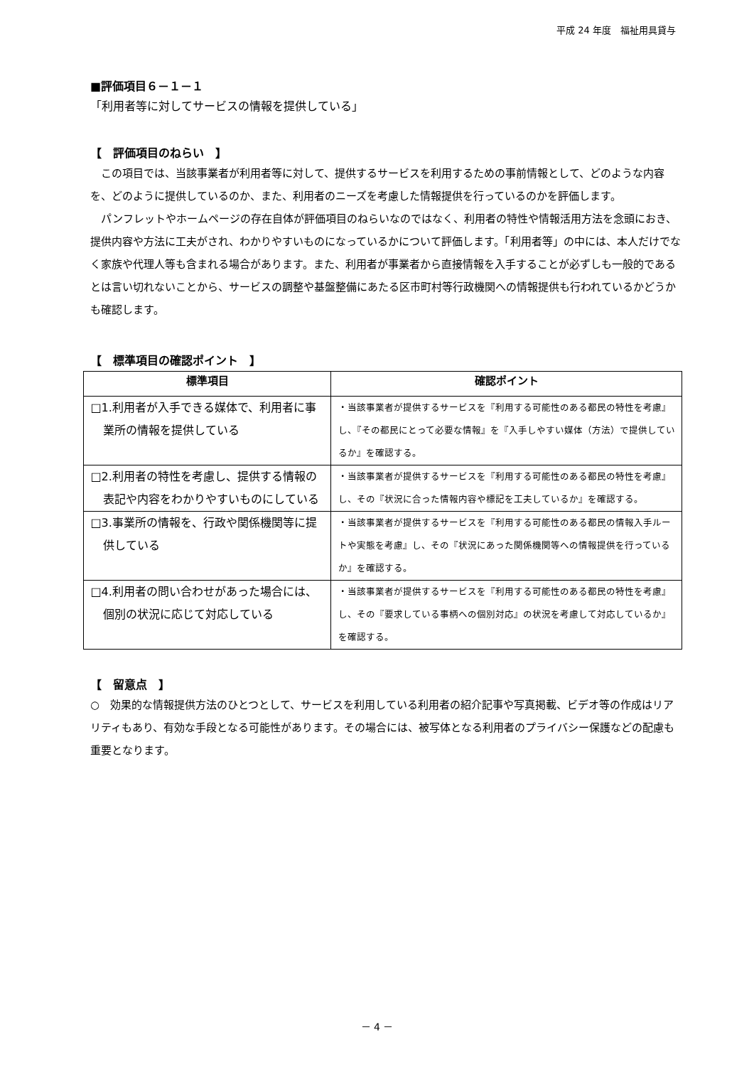平成 24 年度　福祉用具貸与
■評価項目６－１－１
「利用者等に対してサービスの情報を提供している」
【　評価項目のねらい　】
この項目では、当該事業者が利用者等に対して、提供するサービスを利用するための事前情報として、どのような内容を、どのように提供しているのか、また、利用者のニーズを考慮した情報提供を行っているのかを評価します。
パンフレットやホームページの存在自体が評価項目のねらいなのではなく、利用者の特性や情報活用方法を念頭におき、提供内容や方法に工夫がされ、わかりやすいものになっているかについて評価します。「利用者等」の中には、本人だけでなく家族や代理人等も含まれる場合があります。また、利用者が事業者から直接情報を入手することが必ずしも一般的であるとは言い切れないことから、サービスの調整や基盤整備にあたる区市町村等行政機関への情報提供も行われているかどうかも確認します。
【　標準項目の確認ポイント　】
| 標準項目 | 確認ポイント |
| --- | --- |
| □1.利用者が入手できる媒体で、利用者に事業所の情報を提供している | ・当該事業者が提供するサービスを『利用する可能性のある都民の特性を考慮』し、『その都民にとって必要な情報』を『入手しやすい媒体（方法）で提供しているか』を確認する。 |
| □2.利用者の特性を考慮し、提供する情報の表記や内容をわかりやすいものにしている | ・当該事業者が提供するサービスを『利用する可能性のある都民の特性を考慮』し、その『状況に合った情報内容や標記を工夫しているか』を確認する。 |
| □3.事業所の情報を、行政や関係機関等に提供している | ・当該事業者が提供するサービスを『利用する可能性のある都民の情報入手ルートや実態を考慮』し、その『状況にあった関係機関等への情報提供を行っているか』を確認する。 |
| □4.利用者の問い合わせがあった場合には、個別の状況に応じて対応している | ・当該事業者が提供するサービスを『利用する可能性のある都民の特性を考慮』し、その『要求している事柄への個別対応』の状況を考慮して対応しているか』を確認する。 |
【　留意点　】
○　効果的な情報提供方法のひとつとして、サービスを利用している利用者の紹介記事や写真掲載、ビデオ等の作成はリアリティもあり、有効な手段となる可能性があります。その場合には、被写体となる利用者のプライバシー保護などの配慮も重要となります。
－ 4 －